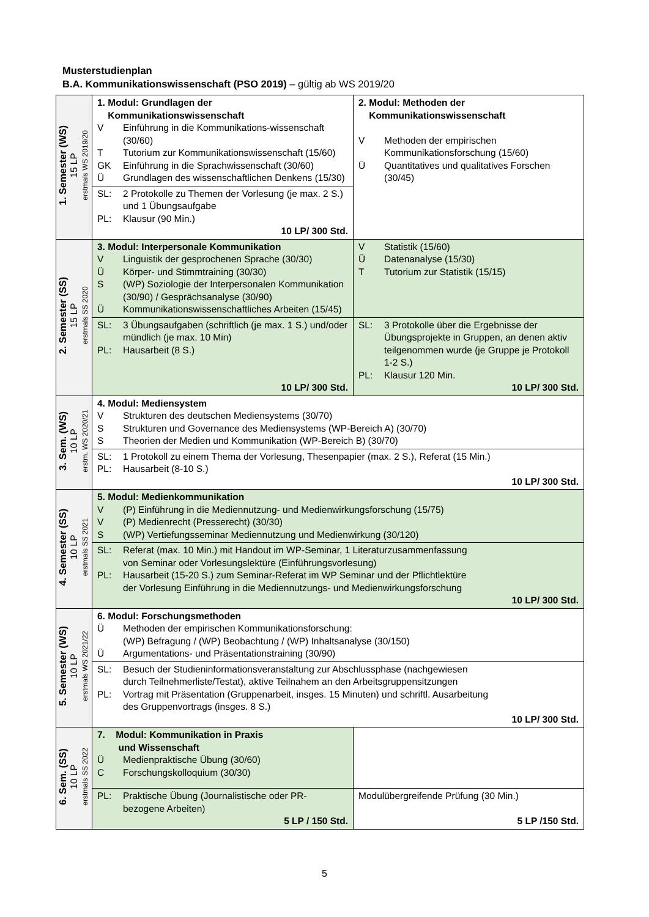Musterstudienplan
B.A. Kommunikationswissenschaft (PSO 2019) – gültig ab WS 2019/20
| 1. Semester (WS) 15 LP erstmals WS 2019/20 | 1. Modul: Grundlagen der Kommunikationswissenschaft V Einführung in die Kommunikations-wissenschaft (30/60) T Tutorium zur Kommunikationswissenschaft (15/60) GK Einführung in die Sprachwissenschaft (30/60) Ü Grundlagen des wissenschaftlichen Denkens (15/30) | 2. Modul: Methoden der Kommunikationswissenschaft V Methoden der empirischen Kommunikationsforschung (15/60) Ü Quantitatives und qualitatives Forschen (30/45) |
| | SL: 2 Protokolle zu Themen der Vorlesung (je max. 2 S.) und 1 Übungsaufgabe PL: Klausur (90 Min.) 10 LP/ 300 Std. | |
| 2. Semester (SS) 15 LP erstmals SS 2020 | 3. Modul: Interpersonale Kommunikation V Linguistik der gesprochenen Sprache (30/30) Ü Körper- und Stimmtraining (30/30) S (WP) Soziologie der Interpersonalen Kommunikation (30/90) / Gesprächsanalyse (30/90) Ü Kommunikationswissenschaftliches Arbeiten (15/45) | V Statistik (15/60) Ü Datenanalyse (15/30) T Tutorium zur Statistik (15/15) |
| | SL: 3 Übungsaufgaben (schriftlich (je max. 1 S.) und/oder mündlich (je max. 10 Min) PL: Hausarbeit (8 S.) 10 LP/ 300 Std. | SL: 3 Protokolle über die Ergebnisse der Übungsprojekte in Gruppen, an denen aktiv teilgenommen wurde (je Gruppe je Protokoll 1-2 S.) PL: Klausur 120 Min. 10 LP/ 300 Std. |
| 3. Sem. (WS) 10 LP erstm. WS 2020/21 | 4. Modul: Mediensystem V Strukturen des deutschen Mediensystems (30/70) S Strukturen und Governance des Mediensystems (WP-Bereich A) (30/70) S Theorien der Medien und Kommunikation (WP-Bereich B) (30/70) | |
| | SL: 1 Protokoll zu einem Thema der Vorlesung, Thesenpapier (max. 2 S.), Referat (15 Min.) PL: Hausarbeit (8-10 S.) 10 LP/ 300 Std. | |
| 4. Semester (SS) 10 LP erstmals SS 2021 | 5. Modul: Medienkommunikation V (P) Einführung in die Mediennutzung- und Medienwirkungsforschung (15/75) V (P) Medienrecht (Presserecht) (30/30) S (WP) Vertiefungsseminar Mediennutzung und Medienwirkung (30/120) | |
| | SL: Referat (max. 10 Min.) mit Handout im WP-Seminar, 1 Literaturzusammenfassung von Seminar oder Vorlesungslektüre (Einführungsvorlesung) PL: Hausarbeit (15-20 S.) zum Seminar-Referat im WP Seminar und der Pflichtlektüre der Vorlesung Einführung in die Mediennutzungs- und Medienwirkungsforschung 10 LP/ 300 Std. | |
| 5. Semester (WS) 10 LP erstmals WS 2021/22 | 6. Modul: Forschungsmethoden Ü Methoden der empirischen Kommunikationsforschung: (WP) Befragung / (WP) Beobachtung / (WP) Inhaltsanalyse (30/150) Ü Argumentations- und Präsentationstraining (30/90) | |
| | SL: Besuch der Studieninformationsveranstaltung zur Abschlussphase (nachgewiesen durch Teilnehmerliste/Testat), aktive Teilnahem an den Arbeitsgruppensitzungen PL: Vortrag mit Präsentation (Gruppenarbeit, insges. 15 Minuten) und schriftl. Ausarbeitung des Gruppenvortrags (insges. 8 S.) 10 LP/ 300 Std. | |
| 6. Sem. (SS) 10 LP erstmals SS 2022 | 7. Modul: Kommunikation in Praxis und Wissenschaft Ü Medienpraktische Übung (30/60) C Forschungskolloquium (30/30) | |
| | PL: Praktische Übung (Journalistische oder PR-bezogene Arbeiten) 5 LP / 150 Std. | Modulübergreifende Prüfung (30 Min.) 5 LP /150 Std. |
5